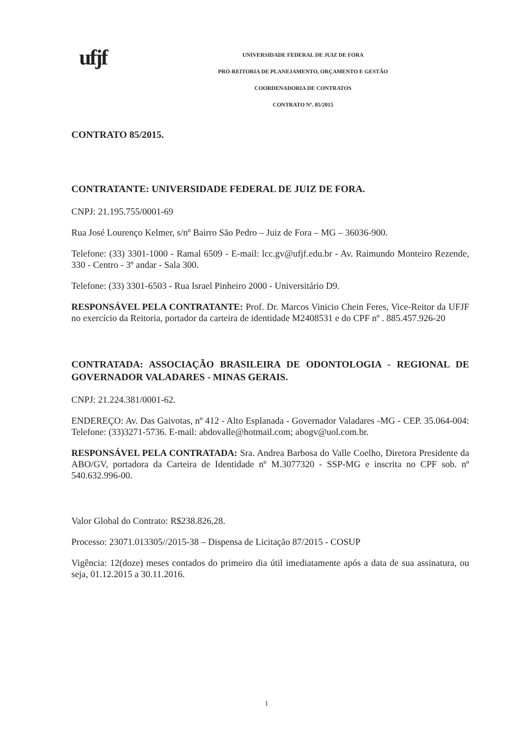ufjf
UNIVERSIDADE FEDERAL DE JUIZ DE FORA
PRÓ-REITORIA DE PLANEJAMENTO, ORÇAMENTO E GESTÃO
COORDENADORIA DE CONTRATOS
CONTRATO Nº. 85/2015
CONTRATO 85/2015.
CONTRATANTE: UNIVERSIDADE FEDERAL DE JUIZ DE FORA.
CNPJ: 21.195.755/0001-69
Rua José Lourenço Kelmer, s/nº Bairro São Pedro – Juiz de Fora – MG – 36036-900.
Telefone: (33) 3301-1000 - Ramal 6509 - E-mail: lcc.gv@ufjf.edu.br - Av. Raimundo Monteiro Rezende, 330 - Centro - 3º andar - Sala 300.
Telefone: (33) 3301-6503 - Rua Israel Pinheiro 2000 - Universitário D9.
RESPONSÁVEL PELA CONTRATANTE: Prof. Dr. Marcos Vinicio Chein Feres, Vice-Reitor da UFJF no exercício da Reitoria, portador da carteira de identidade M2408531 e do CPF nº . 885.457.926-20
CONTRATADA: ASSOCIAÇÃO BRASILEIRA DE ODONTOLOGIA - REGIONAL DE GOVERNADOR VALADARES - MINAS GERAIS.
CNPJ: 21.224.381/0001-62.
ENDEREÇO: Av. Das Gaivotas, nº 412 - Alto Esplanada - Governador Valadares -MG - CEP. 35.064-004: Telefone: (33)3271-5736. E-mail: abdovalle@hotmail.com; abogv@uol.com.br.
RESPONSÁVEL PELA CONTRATADA: Sra. Andrea Barbosa do Valle Coelho, Diretora Presidente da ABO/GV, portadora da Carteira de Identidade nº M.3077320 - SSP-MG e inscrita no CPF sob. nº 540.632.996-00.
Valor Global do Contrato: R$238.826,28.
Processo: 23071.013305//2015-38 – Dispensa de Licitação 87/2015 - COSUP
Vigência: 12(doze) meses contados do primeiro dia útil imediatamente após a data de sua assinatura, ou seja, 01.12.2015 a 30.11.2016.
1